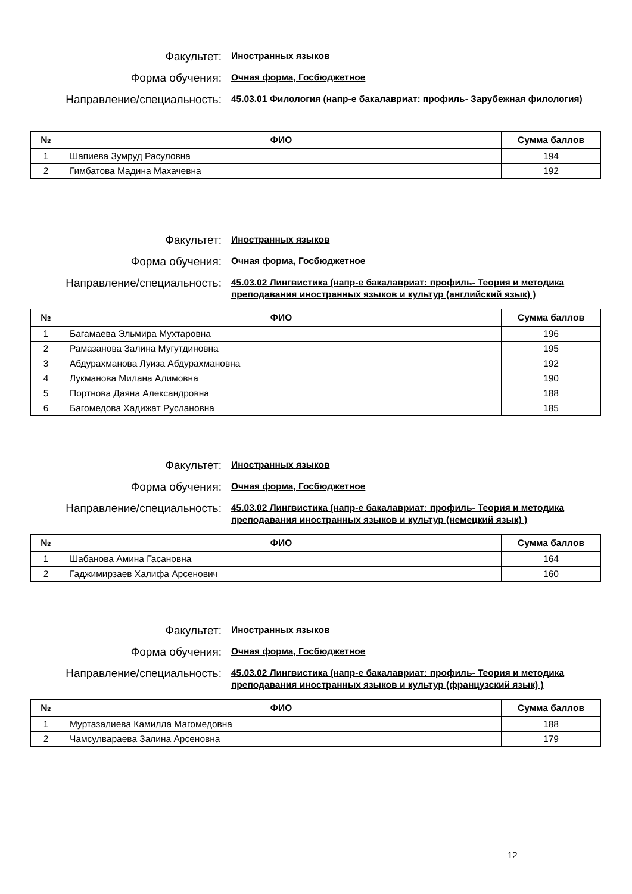Факультет:
Иностранных языков
Форма обучения:
Очная форма, Госбюджетное
Направление/специальность:
45.03.01 Филология (напр-е бакалавриат: профиль- Зарубежная филология)
| № | ФИО | Сумма баллов |
| --- | --- | --- |
| 1 | Шапиева Зумруд Расуловна | 194 |
| 2 | Гимбатова Мадина Махачевна | 192 |
Факультет:
Иностранных языков
Форма обучения:
Очная форма, Госбюджетное
Направление/специальность:
45.03.02 Лингвистика (напр-е бакалавриат: профиль- Теория и методика преподавания иностранных языков и культур (английский язык) )
| № | ФИО | Сумма баллов |
| --- | --- | --- |
| 1 | Багамаева Эльмира Мухтаровна | 196 |
| 2 | Рамазанова Залина Мугутдиновна | 195 |
| 3 | Абдурахманова Луиза Абдурахмановна | 192 |
| 4 | Лукманова Милана Алимовна | 190 |
| 5 | Портнова Даяна Александровна | 188 |
| 6 | Багомедова Хадижат Руслановна | 185 |
Факультет:
Иностранных языков
Форма обучения:
Очная форма, Госбюджетное
Направление/специальность:
45.03.02 Лингвистика (напр-е бакалавриат: профиль- Теория и методика преподавания иностранных языков и культур (немецкий язык) )
| № | ФИО | Сумма баллов |
| --- | --- | --- |
| 1 | Шабанова Амина Гасановна | 164 |
| 2 | Гаджимирзаев Халифа Арсенович | 160 |
Факультет:
Иностранных языков
Форма обучения:
Очная форма, Госбюджетное
Направление/специальность:
45.03.02 Лингвистика (напр-е бакалавриат: профиль- Теория и методика преподавания иностранных языков и культур (французский язык) )
| № | ФИО | Сумма баллов |
| --- | --- | --- |
| 1 | Муртазалиева Камилла Магомедовна | 188 |
| 2 | Чамсулвараева Залина Арсеновна | 179 |
12